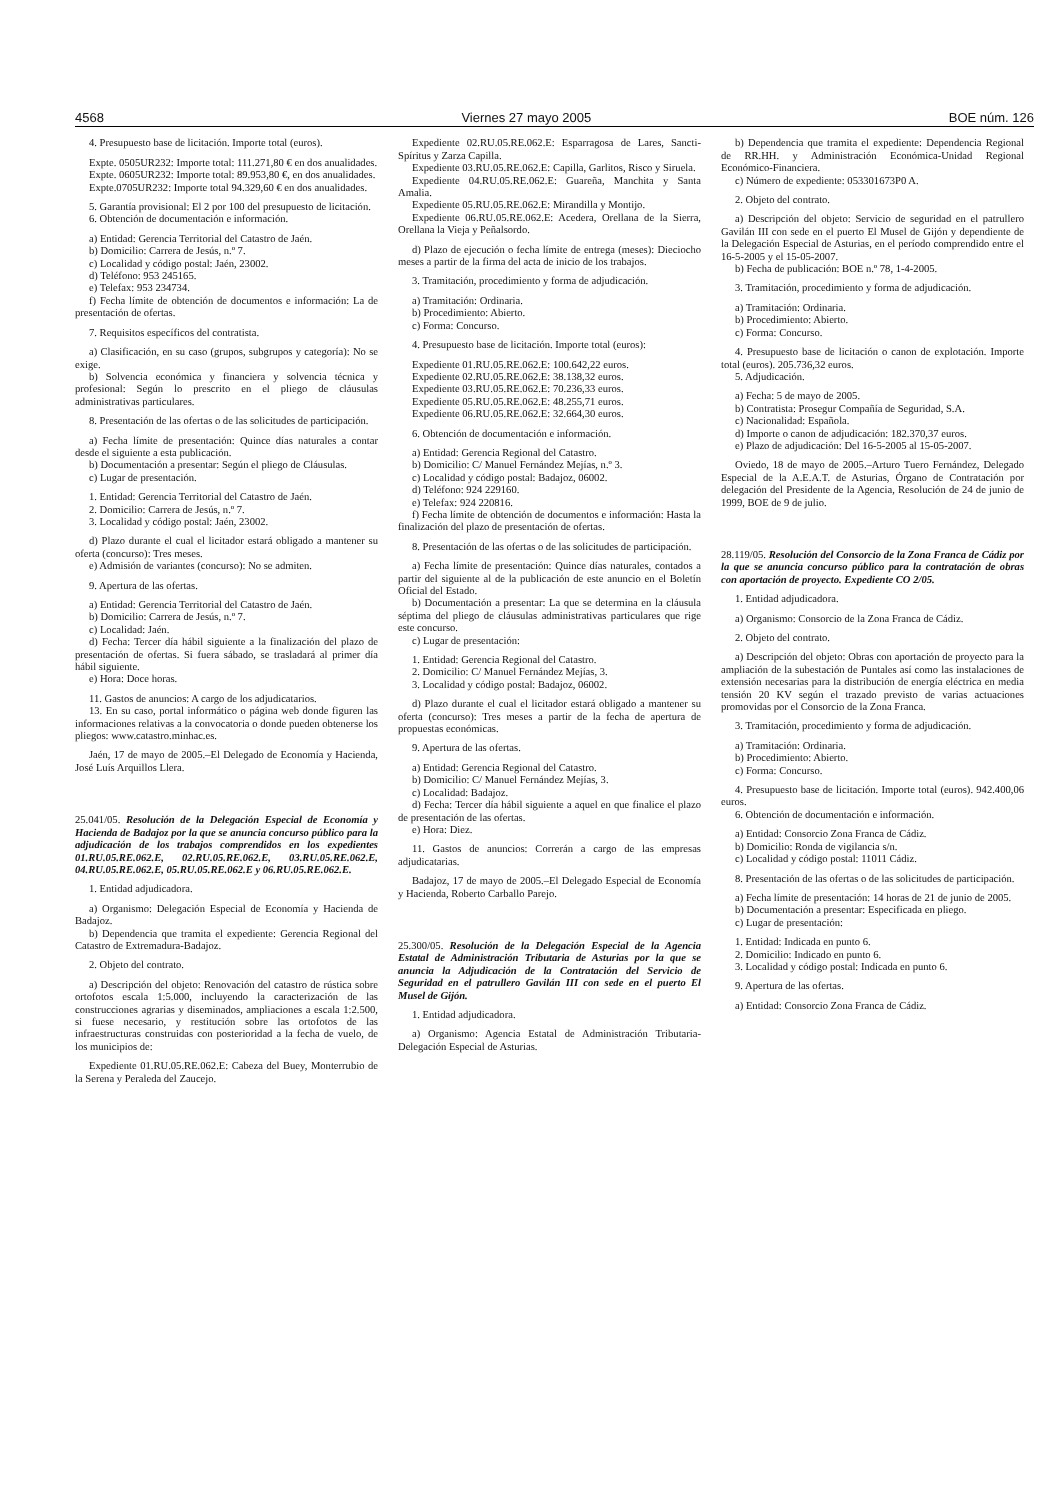4568 Viernes 27 mayo 2005 BOE núm. 126
4. Presupuesto base de licitación. Importe total (euros).
Expte. 0505UR232: Importe total: 111.271,80 € en dos anualidades.
Expte. 0605UR232: Importe total: 89.953,80 €, en dos anualidades.
Expte.0705UR232: Importe total 94.329,60 € en dos anualidades.
5. Garantía provisional: El 2 por 100 del presupuesto de licitación.
6. Obtención de documentación e información.
a) Entidad: Gerencia Territorial del Catastro de Jaén.
b) Domicilio: Carrera de Jesús, n.º 7.
c) Localidad y código postal: Jaén, 23002.
d) Teléfono: 953 245165.
e) Telefax: 953 234734.
f) Fecha límite de obtención de documentos e información: La de presentación de ofertas.
7. Requisitos específicos del contratista.
a) Clasificación, en su caso (grupos, subgrupos y categoría): No se exige.
b) Solvencia económica y financiera y solvencia técnica y profesional: Según lo prescrito en el pliego de cláusulas administrativas particulares.
8. Presentación de las ofertas o de las solicitudes de participación.
a) Fecha límite de presentación: Quince días naturales a contar desde el siguiente a esta publicación.
b) Documentación a presentar: Según el pliego de Cláusulas.
c) Lugar de presentación.
1. Entidad: Gerencia Territorial del Catastro de Jaén.
2. Domicilio: Carrera de Jesús, n.º 7.
3. Localidad y código postal: Jaén, 23002.
d) Plazo durante el cual el licitador estará obligado a mantener su oferta (concurso): Tres meses.
e) Admisión de variantes (concurso): No se admiten.
9. Apertura de las ofertas.
a) Entidad: Gerencia Territorial del Catastro de Jaén.
b) Domicilio: Carrera de Jesús, n.º 7.
c) Localidad: Jaén.
d) Fecha: Tercer día hábil siguiente a la finalización del plazo de presentación de ofertas. Si fuera sábado, se trasladará al primer día hábil siguiente.
e) Hora: Doce horas.
11. Gastos de anuncios: A cargo de los adjudicatarios.
13. En su caso, portal informático o página web donde figuren las informaciones relativas a la convocatoria o donde pueden obtenerse los pliegos: www.catastro.minhac.es.
Jaén, 17 de mayo de 2005.–El Delegado de Economía y Hacienda, José Luís Arquillos Llera.
25.041/05. Resolución de la Delegación Especial de Economía y Hacienda de Badajoz por la que se anuncia concurso público para la adjudicación de los trabajos comprendidos en los expedientes 01.RU.05.RE.062.E, 02.RU.05.RE.062.E, 03.RU.05.RE.062.E, 04.RU.05.RE.062.E, 05.RU.05.RE.062.E y 06.RU.05.RE.062.E.
1. Entidad adjudicadora.
a) Organismo: Delegación Especial de Economía y Hacienda de Badajoz.
b) Dependencia que tramita el expediente: Gerencia Regional del Catastro de Extremadura-Badajoz.
2. Objeto del contrato.
a) Descripción del objeto: Renovación del catastro de rústica sobre ortofotos escala 1:5.000, incluyendo la caracterización de las construcciones agrarias y diseminados, ampliaciones a escala 1:2.500, si fuese necesario, y restitución sobre las ortofotos de las infraestructuras construidas con posterioridad a la fecha de vuelo, de los municipios de:
Expediente 01.RU.05.RE.062.E: Cabeza del Buey, Monterrubio de la Serena y Peraleda del Zaucejo.
Expediente 02.RU.05.RE.062.E: Esparragosa de Lares, Sancti-Spíritus y Zarza Capilla.
Expediente 03.RU.05.RE.062.E: Capilla, Garlitos, Risco y Siruela.
Expediente 04.RU.05.RE.062.E: Guareña, Manchita y Santa Amalia.
Expediente 05.RU.05.RE.062.E: Mirandilla y Montijo.
Expediente 06.RU.05.RE.062.E: Acedera, Orellana de la Sierra, Orellana la Vieja y Peñalsordo.
d) Plazo de ejecución o fecha límite de entrega (meses): Dieciocho meses a partir de la firma del acta de inicio de los trabajos.
3. Tramitación, procedimiento y forma de adjudicación.
a) Tramitación: Ordinaria.
b) Procedimiento: Abierto.
c) Forma: Concurso.
4. Presupuesto base de licitación. Importe total (euros):
Expediente 01.RU.05.RE.062.E: 100.642,22 euros.
Expediente 02.RU.05.RE.062.E: 38.138,32 euros.
Expediente 03.RU.05.RE.062.E: 70.236,33 euros.
Expediente 05.RU.05.RE.062.E: 48.255,71 euros.
Expediente 06.RU.05.RE.062.E: 32.664,30 euros.
6. Obtención de documentación e información.
a) Entidad: Gerencia Regional del Catastro.
b) Domicilio: C/ Manuel Fernández Mejías, n.º 3.
c) Localidad y código postal: Badajoz, 06002.
d) Teléfono: 924 229160.
e) Telefax: 924 220816.
f) Fecha límite de obtención de documentos e información: Hasta la finalización del plazo de presentación de ofertas.
8. Presentación de las ofertas o de las solicitudes de participación.
a) Fecha límite de presentación: Quince días naturales, contados a partir del siguiente al de la publicación de este anuncio en el Boletín Oficial del Estado.
b) Documentación a presentar: La que se determina en la cláusula séptima del pliego de cláusulas administrativas particulares que rige este concurso.
c) Lugar de presentación:
1. Entidad: Gerencia Regional del Catastro.
2. Domicilio: C/ Manuel Fernández Mejías, 3.
3. Localidad y código postal: Badajoz, 06002.
d) Plazo durante el cual el licitador estará obligado a mantener su oferta (concurso): Tres meses a partir de la fecha de apertura de propuestas económicas.
9. Apertura de las ofertas.
a) Entidad: Gerencia Regional del Catastro.
b) Domicilio: C/ Manuel Fernández Mejías, 3.
c) Localidad: Badajoz.
d) Fecha: Tercer día hábil siguiente a aquel en que finalice el plazo de presentación de las ofertas.
e) Hora: Diez.
11. Gastos de anuncios: Correrán a cargo de las empresas adjudicatarias.
Badajoz, 17 de mayo de 2005.–El Delegado Especial de Economía y Hacienda, Roberto Carballo Parejo.
25.300/05. Resolución de la Delegación Especial de la Agencia Estatal de Administración Tributaria de Asturias por la que se anuncia la Adjudicación de la Contratación del Servicio de Seguridad en el patrullero Gavilán III con sede en el puerto El Musel de Gijón.
1. Entidad adjudicadora.
a) Organismo: Agencia Estatal de Administración Tributaria-Delegación Especial de Asturias.
b) Dependencia que tramita el expediente: Dependencia Regional de RR.HH. y Administración Económica-Unidad Regional Económico-Financiera.
c) Número de expediente: 053301673P0 A.
2. Objeto del contrato.
a) Descripción del objeto: Servicio de seguridad en el patrullero Gavilán III con sede en el puerto El Musel de Gijón y dependiente de la Delegación Especial de Asturias, en el período comprendido entre el 16-5-2005 y el 15-05-2007.
b) Fecha de publicación: BOE n.º 78, 1-4-2005.
3. Tramitación, procedimiento y forma de adjudicación.
a) Tramitación: Ordinaria.
b) Procedimiento: Abierto.
c) Forma: Concurso.
4. Presupuesto base de licitación o canon de explotación. Importe total (euros). 205.736,32 euros.
5. Adjudicación.
a) Fecha: 5 de mayo de 2005.
b) Contratista: Prosegur Compañía de Seguridad, S.A.
c) Nacionalidad: Española.
d) Importe o canon de adjudicación: 182.370,37 euros.
e) Plazo de adjudicación: Del 16-5-2005 al 15-05-2007.
Oviedo, 18 de mayo de 2005.–Arturo Tuero Fernández, Delegado Especial de la A.E.A.T. de Asturias, Órgano de Contratación por delegación del Presidente de la Agencia, Resolución de 24 de junio de 1999, BOE de 9 de julio.
28.119/05. Resolución del Consorcio de la Zona Franca de Cádiz por la que se anuncia concurso público para la contratación de obras con aportación de proyecto. Expediente CO 2/05.
1. Entidad adjudicadora.
a) Organismo: Consorcio de la Zona Franca de Cádiz.
2. Objeto del contrato.
a) Descripción del objeto: Obras con aportación de proyecto para la ampliación de la subestación de Puntales así como las instalaciones de extensión necesarias para la distribución de energía eléctrica en media tensión 20 KV según el trazado previsto de varias actuaciones promovidas por el Consorcio de la Zona Franca.
3. Tramitación, procedimiento y forma de adjudicación.
a) Tramitación: Ordinaria.
b) Procedimiento: Abierto.
c) Forma: Concurso.
4. Presupuesto base de licitación. Importe total (euros). 942.400,06 euros.
6. Obtención de documentación e información.
a) Entidad: Consorcio Zona Franca de Cádiz.
b) Domicilio: Ronda de vigilancia s/n.
c) Localidad y código postal: 11011 Cádiz.
8. Presentación de las ofertas o de las solicitudes de participación.
a) Fecha límite de presentación: 14 horas de 21 de junio de 2005.
b) Documentación a presentar: Especificada en pliego.
c) Lugar de presentación:
1. Entidad: Indicada en punto 6.
2. Domicilio: Indicado en punto 6.
3. Localidad y código postal: Indicada en punto 6.
9. Apertura de las ofertas.
a) Entidad: Consorcio Zona Franca de Cádiz.